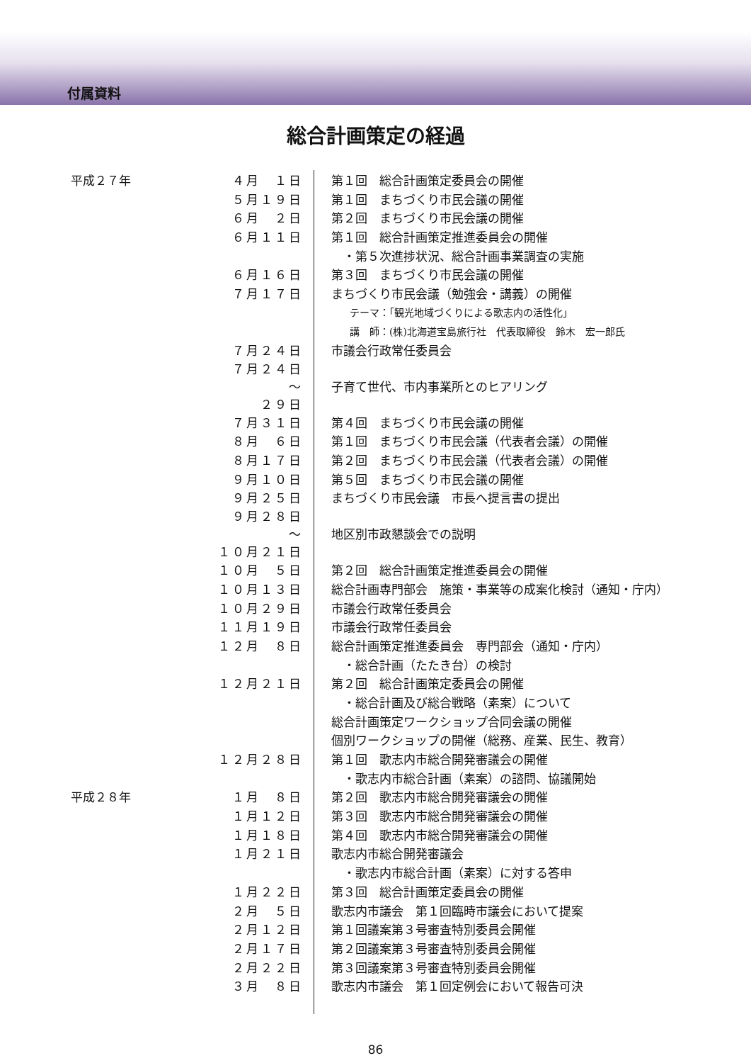付属資料
総合計画策定の経過
| 平成２７年 | ４月 １日 | 第１回 総合計画策定委員会の開催 |
| | ５月１９日 | 第１回 まちづくり市民会議の開催 |
| | ６月 ２日 | 第２回 まちづくり市民会議の開催 |
| | ６月１１日 | 第１回 総合計画策定推進委員会の開催 |
| | | ・第５次進捗状況、総合計画事業調査の実施 |
| | ６月１６日 | 第３回 まちづくり市民会議の開催 |
| | ７月１７日 | まちづくり市民会議（勉強会・講義）の開催 |
| | | テーマ：「観光地域づくりによる歌志内の活性化」 |
| | | 講 師：(株)北海道宝島旅行社 代表取締役 鈴木 宏一郎氏 |
| | ７月２４日 | 市議会行政常任委員会 |
| | ７月２４日 〜 ２９日 | 子育て世代、市内事業所とのヒアリング |
| | ７月３１日 | 第４回 まちづくり市民会議の開催 |
| | ８月 ６日 | 第１回 まちづくり市民会議（代表者会議）の開催 |
| | ８月１７日 | 第２回 まちづくり市民会議（代表者会議）の開催 |
| | ９月１０日 | 第５回 まちづくり市民会議の開催 |
| | ９月２５日 | まちづくり市民会議 市長へ提言書の提出 |
| | ９月２８日 〜 １０月２１日 | 地区別市政懇談会での説明 |
| | １０月 ５日 | 第２回 総合計画策定推進委員会の開催 |
| | １０月１３日 | 総合計画専門部会 施策・事業等の成案化検討（通知・庁内） |
| | １０月２９日 | 市議会行政常任委員会 |
| | １１月１９日 | 市議会行政常任委員会 |
| | １２月 ８日 | 総合計画策定推進委員会 専門部会（通知・庁内） |
| | | ・総合計画（たたき台）の検討 |
| | １２月２１日 | 第２回 総合計画策定委員会の開催 |
| | | ・総合計画及び総合戦略（素案）について |
| | | 総合計画策定ワークショップ合同会議の開催 |
| | | 個別ワークショップの開催（総務、産業、民生、教育） |
| | １２月２８日 | 第１回 歌志内市総合開発審議会の開催 |
| | | ・歌志内市総合計画（素案）の諮問、協議開始 |
| 平成２８年 | １月 ８日 | 第２回 歌志内市総合開発審議会の開催 |
| | １月１２日 | 第３回 歌志内市総合開発審議会の開催 |
| | １月１８日 | 第４回 歌志内市総合開発審議会の開催 |
| | １月２１日 | 歌志内市総合開発審議会 |
| | | ・歌志内市総合計画（素案）に対する答申 |
| | １月２２日 | 第３回 総合計画策定委員会の開催 |
| | ２月 ５日 | 歌志内市議会 第１回臨時市議会において提案 |
| | ２月１２日 | 第１回議案第３号審査特別委員会開催 |
| | ２月１７日 | 第２回議案第３号審査特別委員会開催 |
| | ２月２２日 | 第３回議案第３号審査特別委員会開催 |
| | ３月 ８日 | 歌志内市議会 第１回定例会において報告可決 |
86